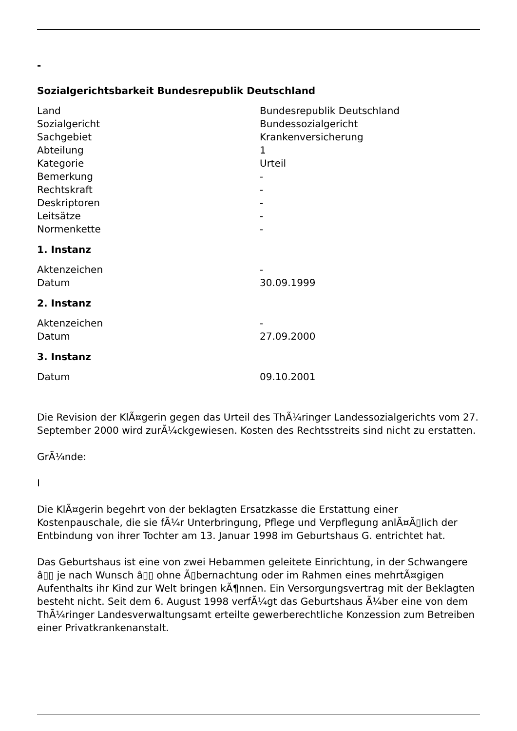-
Sozialgerichtsbarkeit Bundesrepublik Deutschland
| Land | Bundesrepublik Deutschland |
| Sozialgericht | Bundessozialgericht |
| Sachgebiet | Krankenversicherung |
| Abteilung | 1 |
| Kategorie | Urteil |
| Bemerkung | - |
| Rechtskraft | - |
| Deskriptoren | - |
| Leitsätze | - |
| Normenkette | - |
1. Instanz
| Aktenzeichen | - |
| Datum | 30.09.1999 |
2. Instanz
| Aktenzeichen | - |
| Datum | 27.09.2000 |
3. Instanz
| Datum | 09.10.2001 |
Die Revision der KlÃ¤gerin gegen das Urteil des ThÃ¼ringer Landessozialgerichts vom 27. September 2000 wird zurÃ¼ckgewiesen. Kosten des Rechtsstreits sind nicht zu erstatten.
GrÃ¼nde:
I
Die KlÃ¤gerin begehrt von der beklagten Ersatzkasse die Erstattung einer Kostenpauschale, die sie fÃ¼r Unterbringung, Pflege und Verpflegung anlÃ¤Ã▯lich der Entbindung von ihrer Tochter am 13. Januar 1998 im Geburtshaus G. entrichtet hat.
Das Geburtshaus ist eine von zwei Hebammen geleitete Einrichtung, in der Schwangere â▯▯ je nach Wunsch â▯▯ ohne Ã▯bernachtung oder im Rahmen eines mehrtÃ¤gigen Aufenthalts ihr Kind zur Welt bringen kÃ¶nnen. Ein Versorgungsvertrag mit der Beklagten besteht nicht. Seit dem 6. August 1998 verfÃ¼gt das Geburtshaus Ã¼ber eine von dem ThÃ¼ringer Landesverwaltungsamt erteilte gewerberechtliche Konzession zum Betreiben einer Privatkrankenanstalt.